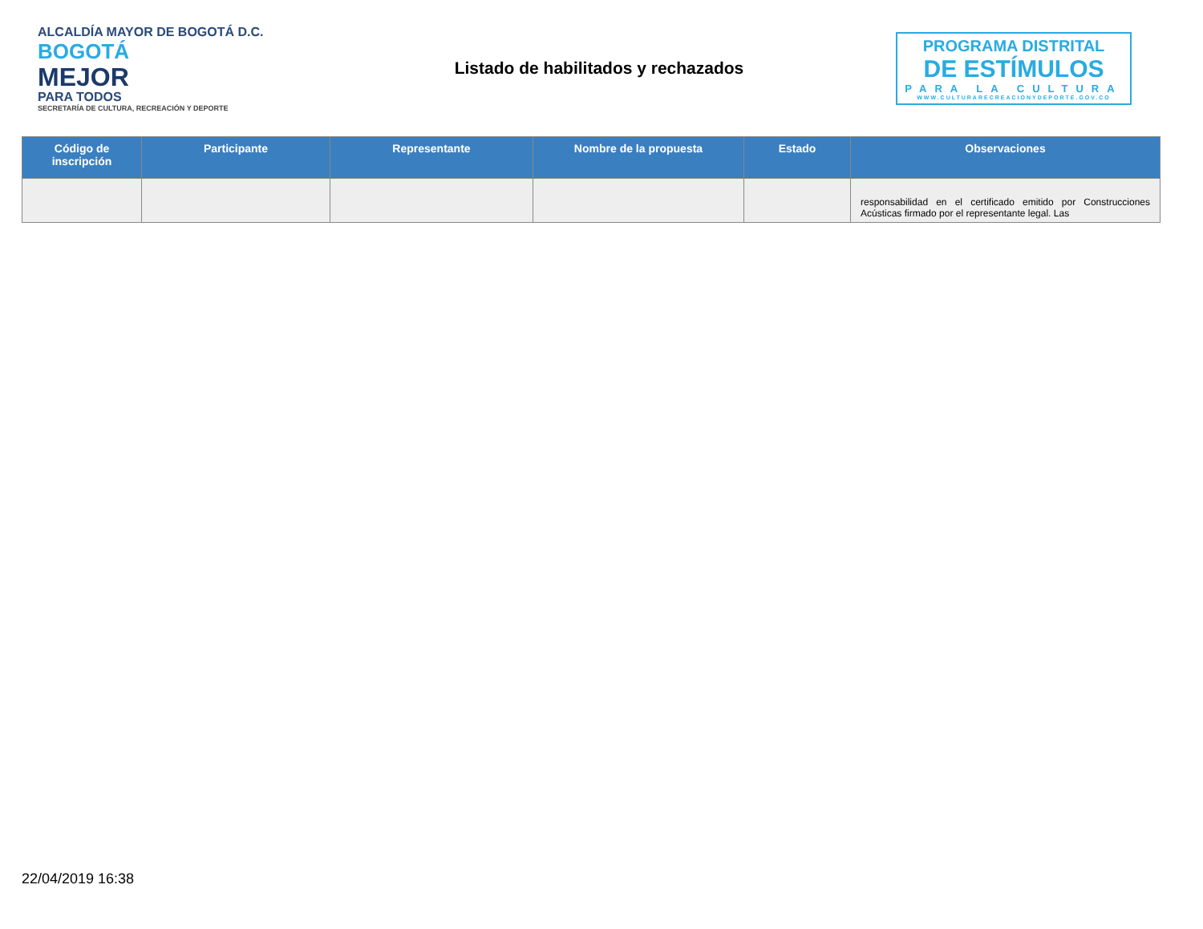ALCALDÍA MAYOR DE BOGOTÁ D.C.
BOGOTÁ
MEJOR
PARA TODOS
SECRETARÍA DE CULTURA, RECREACIÓN Y DEPORTE
Listado de habilitados y rechazados
PROGRAMA DISTRITAL
DE ESTÍMULOS
PARA LA CULTURA
WWW.CULTURARECREACIONYDEPORTE.GOV.CO
| Código de inscripción | Participante | Representante | Nombre de la propuesta | Estado | Observaciones |
| --- | --- | --- | --- | --- | --- |
| | | | | | responsabilidad en el certificado emitido por Construcciones Acústicas firmado por el representante legal. Las |
22/04/2019 16:38